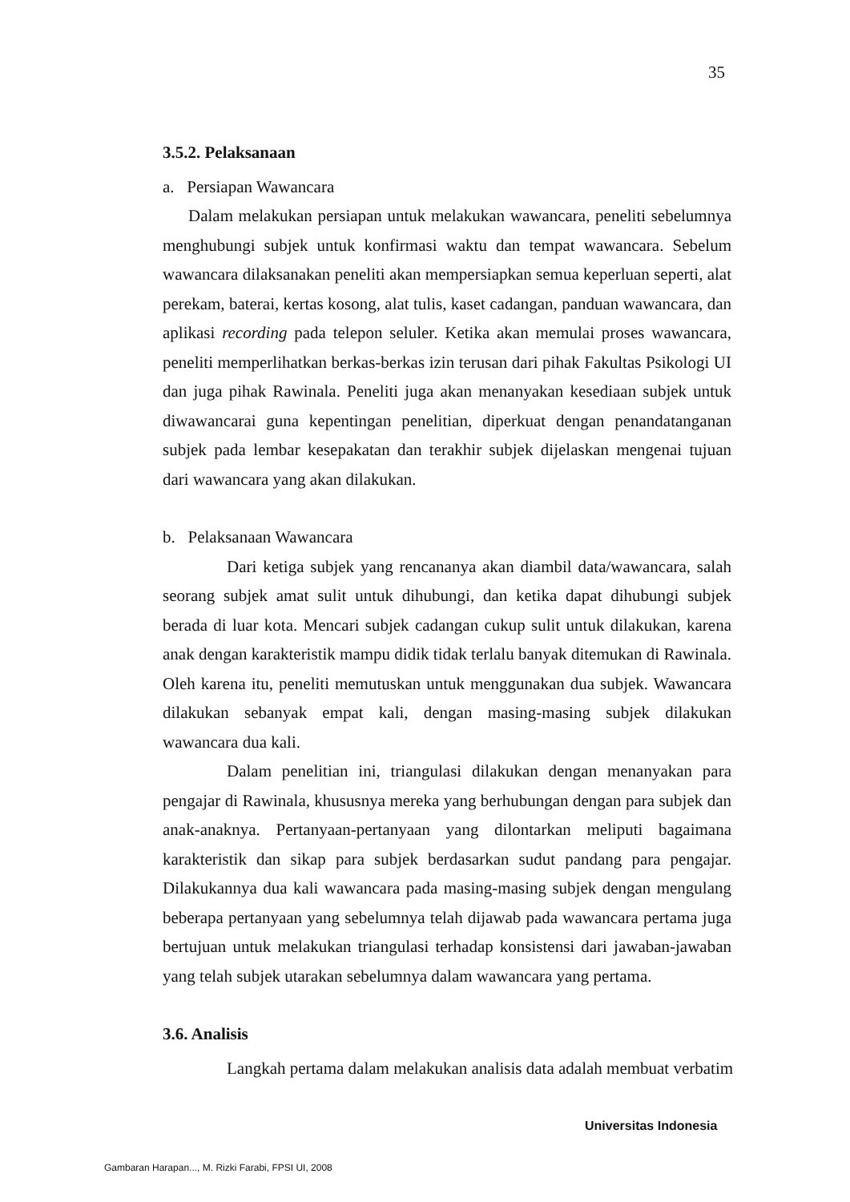35
3.5.2. Pelaksanaan
a. Persiapan Wawancara
Dalam melakukan persiapan untuk melakukan wawancara, peneliti sebelumnya menghubungi subjek untuk konfirmasi waktu dan tempat wawancara. Sebelum wawancara dilaksanakan peneliti akan mempersiapkan semua keperluan seperti, alat perekam, baterai, kertas kosong, alat tulis, kaset cadangan, panduan wawancara, dan aplikasi recording pada telepon seluler. Ketika akan memulai proses wawancara, peneliti memperlihatkan berkas-berkas izin terusan dari pihak Fakultas Psikologi UI dan juga pihak Rawinala. Peneliti juga akan menanyakan kesediaan subjek untuk diwawancarai guna kepentingan penelitian, diperkuat dengan penandatanganan subjek pada lembar kesepakatan dan terakhir subjek dijelaskan mengenai tujuan dari wawancara yang akan dilakukan.
b. Pelaksanaan Wawancara
Dari ketiga subjek yang rencananya akan diambil data/wawancara, salah seorang subjek amat sulit untuk dihubungi, dan ketika dapat dihubungi subjek berada di luar kota. Mencari subjek cadangan cukup sulit untuk dilakukan, karena anak dengan karakteristik mampu didik tidak terlalu banyak ditemukan di Rawinala. Oleh karena itu, peneliti memutuskan untuk menggunakan dua subjek. Wawancara dilakukan sebanyak empat kali, dengan masing-masing subjek dilakukan wawancara dua kali.
Dalam penelitian ini, triangulasi dilakukan dengan menanyakan para pengajar di Rawinala, khususnya mereka yang berhubungan dengan para subjek dan anak-anaknya. Pertanyaan-pertanyaan yang dilontarkan meliputi bagaimana karakteristik dan sikap para subjek berdasarkan sudut pandang para pengajar. Dilakukannya dua kali wawancara pada masing-masing subjek dengan mengulang beberapa pertanyaan yang sebelumnya telah dijawab pada wawancara pertama juga bertujuan untuk melakukan triangulasi terhadap konsistensi dari jawaban-jawaban yang telah subjek utarakan sebelumnya dalam wawancara yang pertama.
3.6. Analisis
Langkah pertama dalam melakukan analisis data adalah membuat verbatim
Universitas Indonesia
Gambaran Harapan..., M. Rizki Farabi, FPSI UI, 2008